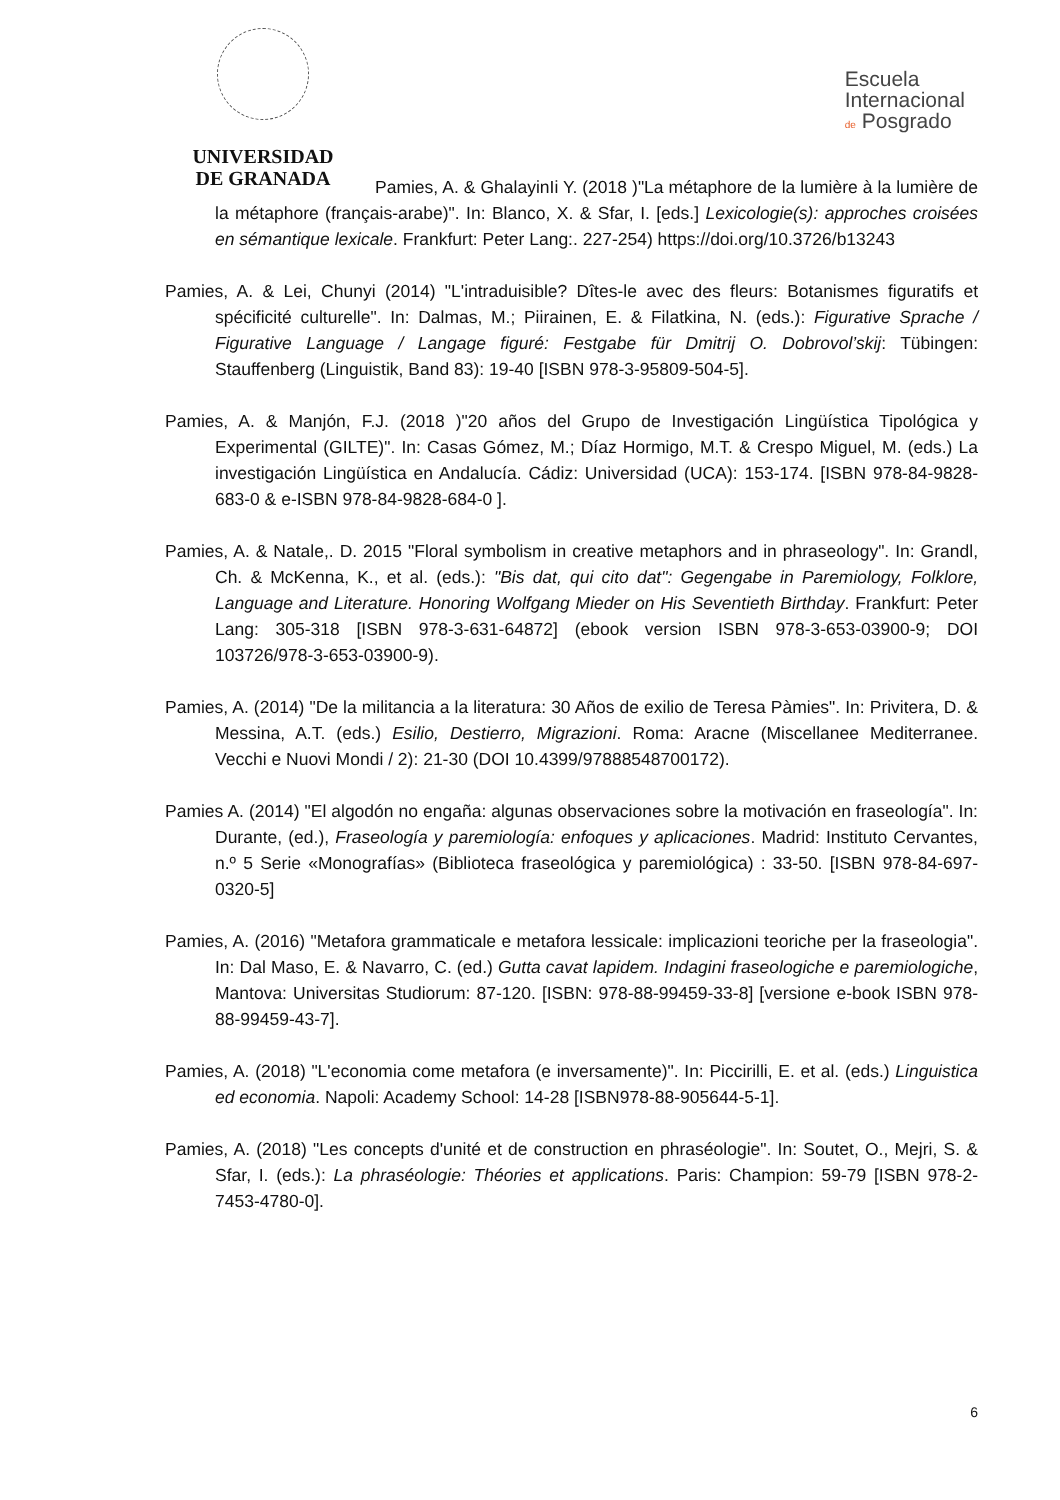UNIVERSIDAD
DE GRANADA
Escuela
Internacional
de Posgrado
Pamies, A. & GhalayinIi Y. (2018 )"La métaphore de la lumière à la lumière de la métaphore (français-arabe)". In: Blanco, X. & Sfar, I. [eds.] Lexicologie(s): approches croisées en sémantique lexicale. Frankfurt: Peter Lang:. 227-254) https://doi.org/10.3726/b13243
Pamies, A. & Lei, Chunyi (2014) "L'intraduisible? Dîtes-le avec des fleurs: Botanismes figuratifs et spécificité culturelle". In: Dalmas, M.; Piirainen, E. & Filatkina, N. (eds.): Figurative Sprache / Figurative Language / Langage figuré: Festgabe für Dmitrij O. Dobrovol’skij: Tübingen: Stauffenberg (Linguistik, Band 83): 19-40 [ISBN 978-3-95809-504-5].
Pamies, A. & Manjón, F.J. (2018 )"20 años del Grupo de Investigación Lingüística Tipológica y Experimental (GILTE)". In: Casas Gómez, M.; Díaz Hormigo, M.T. & Crespo Miguel, M. (eds.) La investigación Lingüística en Andalucía. Cádiz: Universidad (UCA): 153-174. [ISBN 978-84-9828-683-0 & e-ISBN 978-84-9828-684-0 ].
Pamies, A. & Natale,. D. 2015 "Floral symbolism in creative metaphors and in phraseology". In: Grandl, Ch. & McKenna, K., et al. (eds.): "Bis dat, qui cito dat": Gegengabe in Paremiology, Folklore, Language and Literature. Honoring Wolfgang Mieder on His Seventieth Birthday. Frankfurt: Peter Lang: 305-318 [ISBN 978-3-631-64872] (ebook version ISBN 978-3-653-03900-9; DOI 103726/978-3-653-03900-9).
Pamies, A. (2014) "De la militancia a la literatura: 30 Años de exilio de Teresa Pàmies". In: Privitera, D. & Messina, A.T. (eds.) Esilio, Destierro, Migrazioni. Roma: Aracne (Miscellanee Mediterranee. Vecchi e Nuovi Mondi / 2): 21-30 (DOI 10.4399/97888548700172).
Pamies A. (2014) "El algodón no engaña: algunas observaciones sobre la motivación en fraseología". In: Durante, (ed.), Fraseología y paremiología: enfoques y aplicaciones. Madrid: Instituto Cervantes, n.º 5 Serie «Monografías» (Biblioteca fraseológica y paremiológica) : 33-50. [ISBN 978-84-697-0320-5]
Pamies, A. (2016) "Metafora grammaticale e metafora lessicale: implicazioni teoriche per la fraseologia". In: Dal Maso, E. & Navarro, C. (ed.) Gutta cavat lapidem. Indagini fraseologiche e paremiologiche, Mantova: Universitas Studiorum: 87-120. [ISBN: 978-88-99459-33-8] [versione e-book ISBN 978-88-99459-43-7].
Pamies, A. (2018) "L'economia come metafora (e inversamente)". In: Piccirilli, E. et al. (eds.) Linguistica ed economia. Napoli: Academy School: 14-28 [ISBN978-88-905644-5-1].
Pamies, A. (2018) "Les concepts d'unité et de construction en phraséologie". In: Soutet, O., Mejri, S. & Sfar, I. (eds.): La phraséologie: Théories et applications. Paris: Champion: 59-79 [ISBN 978-2-7453-4780-0].
6